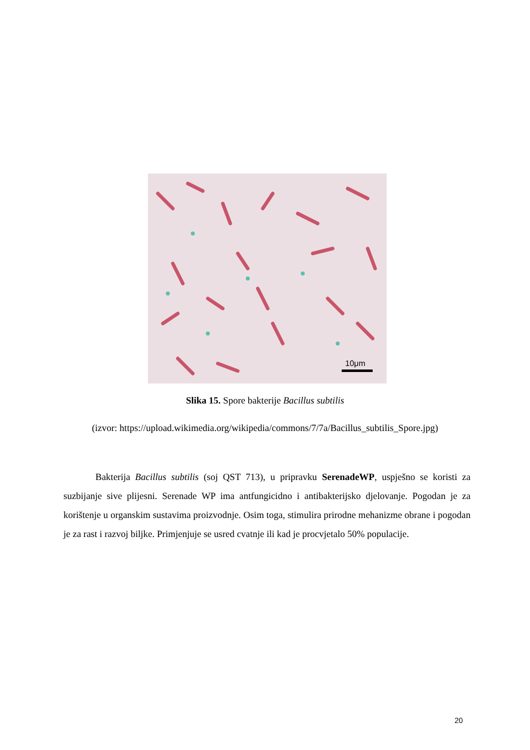10μm
Slika 15. Spore bakterije Bacillus subtilis
(izvor: https://upload.wikimedia.org/wikipedia/commons/7/7a/Bacillus_subtilis_Spore.jpg)
Bakterija Bacillus subtilis (soj QST 713), u pripravku SerenadeWP, uspješno se koristi za suzbijanje sive plijesni. Serenade WP ima antfungicidno i antibakterijsko djelovanje. Pogodan je za korištenje u organskim sustavima proizvodnje. Osim toga, stimulira prirodne mehanizme obrane i pogodan je za rast i razvoj biljke. Primjenjuje se usred cvatnje ili kad je procvjetalo 50% populacije.
20